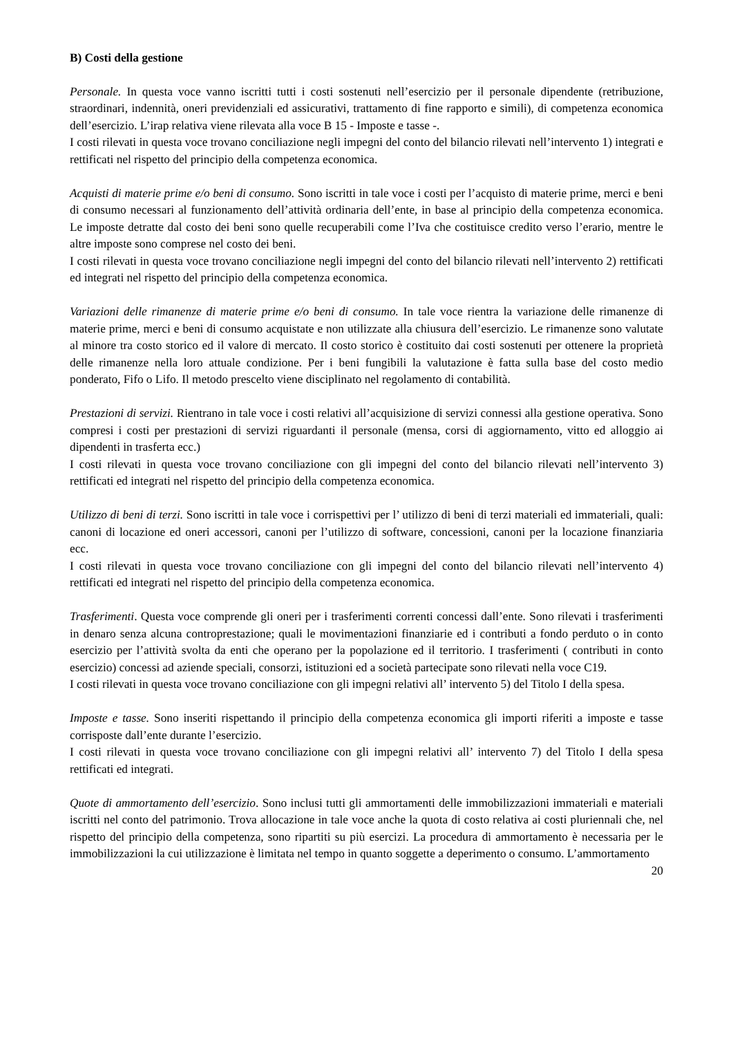B) Costi della gestione
Personale. In questa voce vanno iscritti tutti i costi sostenuti nell’esercizio per il personale dipendente (retribuzione, straordinari, indennità, oneri previdenziali ed assicurativi, trattamento di fine rapporto e simili), di competenza economica dell’esercizio. L’irap relativa viene rilevata alla voce B 15 - Imposte e tasse -.
I costi rilevati in questa voce trovano conciliazione negli impegni del conto del bilancio rilevati nell’intervento 1) integrati e rettificati nel rispetto del principio della competenza economica.
Acquisti di materie prime e/o beni di consumo. Sono iscritti in tale voce i costi per l’acquisto di materie prime, merci e beni di consumo necessari al funzionamento dell’attività ordinaria dell’ente, in base al principio della competenza economica. Le imposte detratte dal costo dei beni sono quelle recuperabili come l’Iva che costituisce credito verso l’erario, mentre le altre imposte sono comprese nel costo dei beni.
I costi rilevati in questa voce trovano conciliazione negli impegni del conto del bilancio rilevati nell’intervento 2) rettificati ed integrati nel rispetto del principio della competenza economica.
Variazioni delle rimanenze di materie prime e/o beni di consumo. In tale voce rientra la variazione delle rimanenze di materie prime, merci e beni di consumo acquistate e non utilizzate alla chiusura dell’esercizio. Le rimanenze sono valutate al minore tra costo storico ed il valore di mercato. Il costo storico è costituito dai costi sostenuti per ottenere la proprietà delle rimanenze nella loro attuale condizione. Per i beni fungibili la valutazione è fatta sulla base del costo medio ponderato, Fifo o Lifo. Il metodo prescelto viene disciplinato nel regolamento di contabilità.
Prestazioni di servizi. Rientrano in tale voce i costi relativi all’acquisizione di servizi connessi alla gestione operativa. Sono compresi i costi per prestazioni di servizi riguardanti il personale (mensa, corsi di aggiornamento, vitto ed alloggio ai dipendenti in trasferta ecc.)
I costi rilevati in questa voce trovano conciliazione con gli impegni del conto del bilancio rilevati nell’intervento 3) rettificati ed integrati nel rispetto del principio della competenza economica.
Utilizzo di beni di terzi. Sono iscritti in tale voce i corrispettivi per l’ utilizzo di beni di terzi materiali ed immateriali, quali: canoni di locazione ed oneri accessori, canoni per l’utilizzo di software, concessioni, canoni per la locazione finanziaria ecc.
I costi rilevati in questa voce trovano conciliazione con gli impegni del conto del bilancio rilevati nell’intervento 4) rettificati ed integrati nel rispetto del principio della competenza economica.
Trasferimenti. Questa voce comprende gli oneri per i trasferimenti correnti concessi dall’ente. Sono rilevati i trasferimenti in denaro senza alcuna controprestazione; quali le movimentazioni finanziarie ed i contributi a fondo perduto o in conto esercizio per l’attività svolta da enti che operano per la popolazione ed il territorio. I trasferimenti ( contributi in conto esercizio) concessi ad aziende speciali, consorzi, istituzioni ed a società partecipate sono rilevati nella voce C19.
I costi rilevati in questa voce trovano conciliazione con gli impegni relativi all’ intervento 5) del Titolo I della spesa.
Imposte e tasse. Sono inseriti rispettando il principio della competenza economica gli importi riferiti a imposte e tasse corrisposte dall’ente durante l’esercizio.
I costi rilevati in questa voce trovano conciliazione con gli impegni relativi all’ intervento 7) del Titolo I della spesa rettificati ed integrati.
Quote di ammortamento dell’esercizio. Sono inclusi tutti gli ammortamenti delle immobilizzazioni immateriali e materiali iscritti nel conto del patrimonio. Trova allocazione in tale voce anche la quota di costo relativa ai costi pluriennali che, nel rispetto del principio della competenza, sono ripartiti su più esercizi. La procedura di ammortamento è necessaria per le immobilizzazioni la cui utilizzazione è limitata nel tempo in quanto soggette a deperimento o consumo. L’ammortamento
20